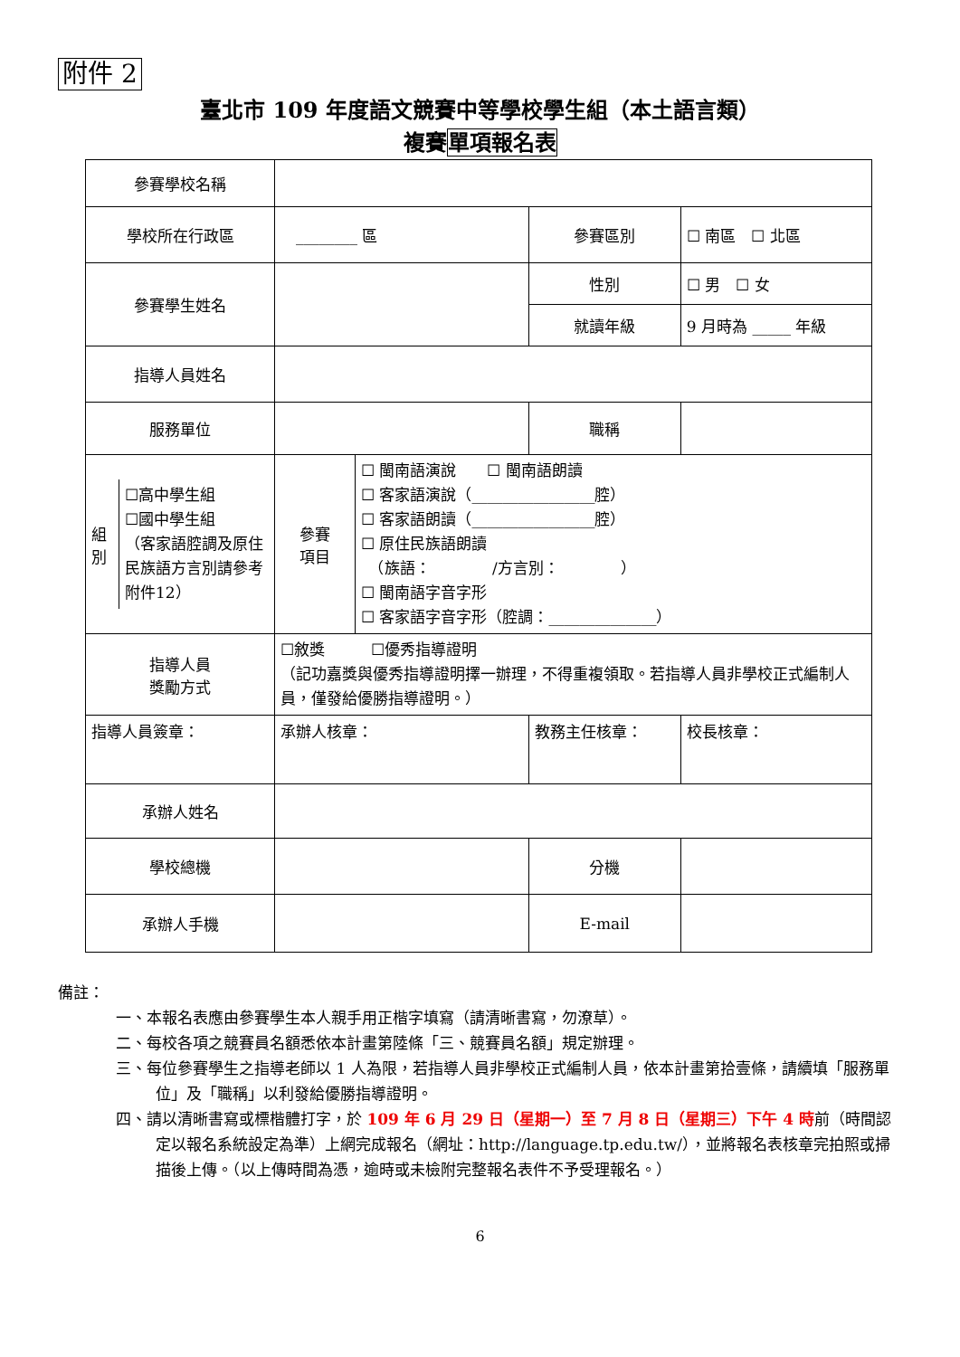附件 2
臺北市 109 年度語文競賽中等學校學生組（本土語言類）
複賽單項報名表
| 參賽學校名稱 | | | | |
| 學校所在行政區 | ________ 區 | | 參賽區別 | ☐ 南區 ☐ 北區 |
| 參賽學生姓名 | | | 性別 | ☐ 男 ☐ 女 |
| | | | 就讀年級 | 9 月時為 _____ 年級 |
| 指導人員姓名 | | | | |
| 服務單位 | | | 職稱 | |
| / 組別 / ☐高中學生組 ☐國中學生組 （客家語腔調及原住民族語方言別請參考附件12） / | 參賽 項目 | ☐ 閩南語演說 ☐ 閩南語朗讀 ☐ 客家語演說（________________腔） ☐ 客家語朗讀（________________腔） ☐ 原住民族語朗讀 （族語： /方言別： ） ☐ 閩南語字音字形 ☐ 客家語字音字形（腔調：______________） | | |
| 指導人員 獎勵方式 | ☐敘獎 ☐優秀指導證明 （記功嘉獎與優秀指導證明擇一辦理，不得重複領取。若指導人員非學校正式編制人員，僅發給優勝指導證明。） | | | |
| 指導人員簽章： | 承辦人核章： | | 教務主任核章： | 校長核章： |
| 承辦人姓名 | | | | |
| 學校總機 | | | 分機 | |
| 承辦人手機 | | | E-mail | |
備註：
一、本報名表應由參賽學生本人親手用正楷字填寫（請清晰書寫，勿潦草）。
二、每校各項之競賽員名額悉依本計畫第陸條「三、競賽員名額」規定辦理。
三、每位參賽學生之指導老師以 1 人為限，若指導人員非學校正式編制人員，依本計畫第拾壹條，請續填「服務單位」及「職稱」以利發給優勝指導證明。
四、請以清晰書寫或標楷體打字，於 109 年 6 月 29 日（星期一）至 7 月 8 日（星期三）下午 4 時前（時間認定以報名系統設定為準）上網完成報名（網址：http://language.tp.edu.tw/），並將報名表核章完拍照或掃描後上傳。（以上傳時間為憑，逾時或未檢附完整報名表件不予受理報名。）
6